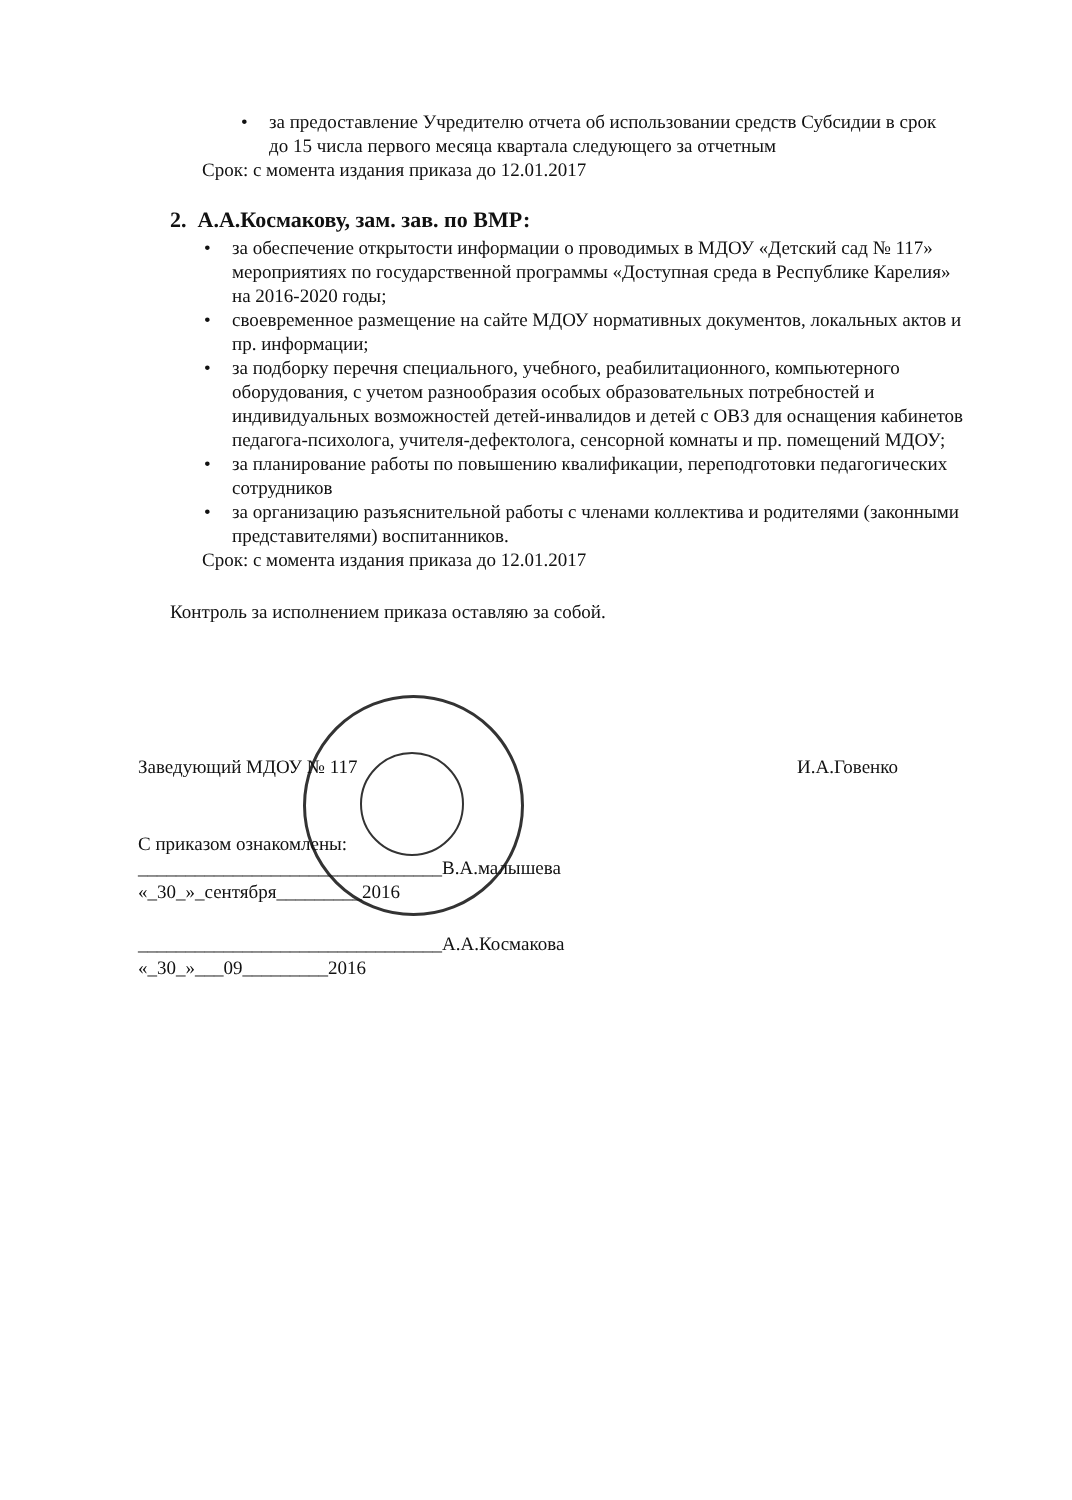• за предоставление Учредителю отчета об использовании средств Субсидии в срок до 15 числа первого месяца квартала следующего за отчетным
Срок: с момента издания приказа до 12.01.2017
2. А.А.Космакову, зам. зав. по ВМР:
• за обеспечение открытости информации о проводимых в МДОУ «Детский сад № 117» мероприятиях по государственной программы «Доступная среда в Республике Карелия» на 2016-2020 годы;
• своевременное размещение на сайте МДОУ нормативных документов, локальных актов и пр. информации;
• за подборку перечня специального, учебного, реабилитационного, компьютерного оборудования, с учетом разнообразия особых образовательных потребностей и индивидуальных возможностей детей-инвалидов и детей с ОВЗ для оснащения кабинетов педагога-психолога, учителя-дефектолога, сенсорной комнаты и пр. помещений МДОУ;
• за планирование работы по повышению квалификации, переподготовки педагогических сотрудников
• за организацию разъяснительной работы с членами коллектива и родителями (законными представителями) воспитанников.
Срок: с момента издания приказа до 12.01.2017
Контроль за исполнением приказа оставляю за собой.
Заведующий МДОУ № 117 И.А.Говенко
С приказом ознакомлены:
________________________________В.А.малышева
«_30_»_сентября_________2016
________________________________А.А.Космакова
«_30_»___09_________2016